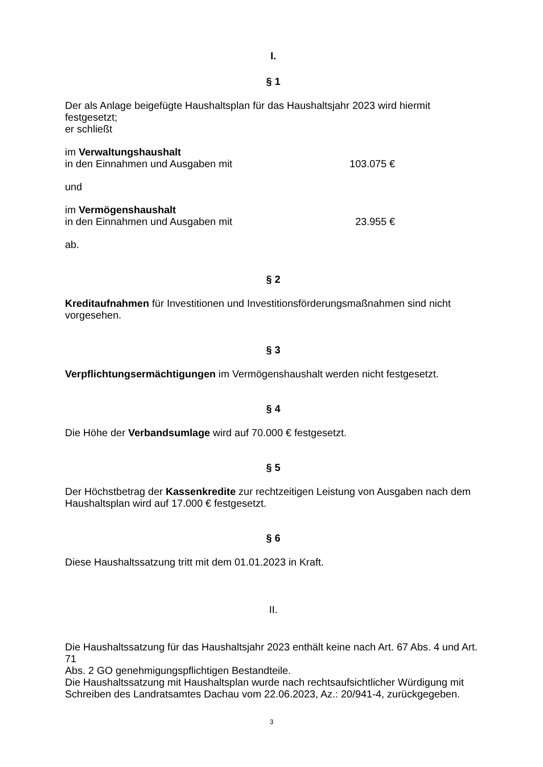I.
§ 1
Der als Anlage beigefügte Haushaltsplan für das Haushaltsjahr 2023 wird hiermit festgesetzt;
er schließt
im Verwaltungshaushalt
in den Einnahmen und Ausgaben mit 103.075 €
und
im Vermögenshaushalt
in den Einnahmen und Ausgaben mit 23.955 €
ab.
§ 2
Kreditaufnahmen für Investitionen und Investitionsförderungsmaßnahmen sind nicht
vorgesehen.
§ 3
Verpflichtungsermächtigungen im Vermögenshaushalt werden nicht festgesetzt.
§ 4
Die Höhe der Verbandsumlage wird auf 70.000 € festgesetzt.
§ 5
Der Höchstbetrag der Kassenkredite zur rechtzeitigen Leistung von Ausgaben nach dem
Haushaltsplan wird auf 17.000 € festgesetzt.
§ 6
Diese Haushaltssatzung tritt mit dem 01.01.2023 in Kraft.
II.
Die Haushaltssatzung für das Haushaltsjahr 2023 enthält keine nach Art. 67 Abs. 4 und Art. 71
Abs. 2 GO genehmigungspflichtigen Bestandteile.
Die Haushaltssatzung mit Haushaltsplan wurde nach rechtsaufsichtlicher Würdigung mit
Schreiben des Landratsamtes Dachau vom 22.06.2023, Az.: 20/941-4, zurückgegeben.
3